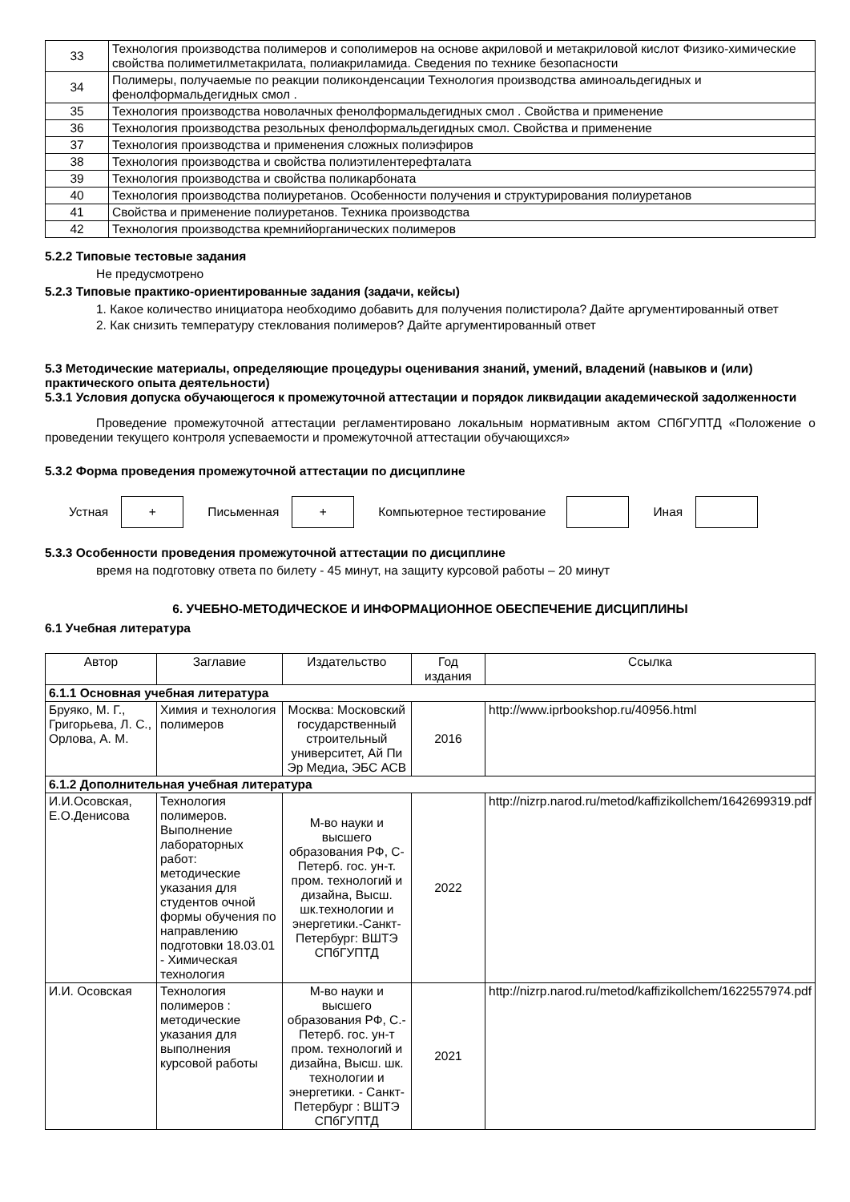| 33 | Технология производства полимеров и сополимеров на основе акриловой и метакриловой кислот Физико-химические свойства полиметилметакрилата, полиакриламида. Сведения по технике безопасности |
| 34 | Полимеры, получаемые по реакции поликонденсации Технология производства аминоальдегидных и фенолформальдегидных смол . |
| 35 | Технология производства новолачных фенолформальдегидных смол . Свойства и применение |
| 36 | Технология производства резольных фенолформальдегидных смол. Свойства и применение |
| 37 | Технология производства и применения сложных полиэфиров |
| 38 | Технология производства и свойства полиэтилентерефталата |
| 39 | Технология производства и свойства поликарбоната |
| 40 | Технология производства полиуретанов. Особенности получения и структурирования полиуретанов |
| 41 | Свойства и применение полиуретанов. Техника производства |
| 42 | Технология производства кремнийорганических полимеров |
5.2.2 Типовые тестовые задания
Не предусмотрено
5.2.3 Типовые практико-ориентированные задания (задачи, кейсы)
1. Какое количество инициатора необходимо добавить для получения полистирола? Дайте аргументированный ответ
2. Как снизить температуру стеклования полимеров? Дайте аргументированный ответ
5.3 Методические материалы, определяющие процедуры оценивания знаний, умений, владений (навыков и (или) практического опыта деятельности)
5.3.1 Условия допуска обучающегося к промежуточной аттестации и порядок ликвидации академической задолженности
Проведение промежуточной аттестации регламентировано локальным нормативным актом СПбГУПТД «Положение о проведении текущего контроля успеваемости и промежуточной аттестации обучающихся»
5.3.2 Форма проведения промежуточной аттестации по дисциплине
Устная
+
Письменная
+
Компьютерное тестирование Иная
5.3.3 Особенности проведения промежуточной аттестации по дисциплине
время на подготовку ответа по билету - 45 минут, на защиту курсовой работы – 20 минут
6. УЧЕБНО-МЕТОДИЧЕСКОЕ И ИНФОРМАЦИОННОЕ ОБЕСПЕЧЕНИЕ ДИСЦИПЛИНЫ
6.1 Учебная литература
| Автор | Заглавие | Издательство | Год издания | Ссылка |
| --- | --- | --- | --- | --- |
| 6.1.1 Основная учебная литература | | | | |
| Бруяко, М. Г., Григорьева, Л. С., Орлова, А. М. | Химия и технология полимеров | Москва: Московский государственный строительный университет, Ай Пи Эр Медиа, ЭБС АСВ | 2016 | http://www.iprbookshop.ru/40956.html |
| 6.1.2 Дополнительная учебная литература | | | | |
| И.И.Осовская, Е.О.Денисова | Технология полимеров. Выполнение лабораторных работ: методические указания для студентов очной формы обучения по направлению подготовки 18.03.01 - Химическая технология | М-во науки и высшего образования РФ, С-Петерб. гос. ун-т. пром. технологий и дизайна, Высш. шк.технологии и энергетики.-Санкт-Петербург: ВШТЭ СПбГУПТД | 2022 | http://nizrp.narod.ru/metod/kaffizikollchem/1642699319.pdf |
| И.И. Осовская | Технология полимеров : методические указания для выполнения курсовой работы | М-во науки и высшего образования РФ, С.-Петерб. гос. ун-т пром. технологий и дизайна, Высш. шк. технологии и энергетики. - Санкт-Петербург : ВШТЭ СПбГУПТД | 2021 | http://nizrp.narod.ru/metod/kaffizikollchem/1622557974.pdf |